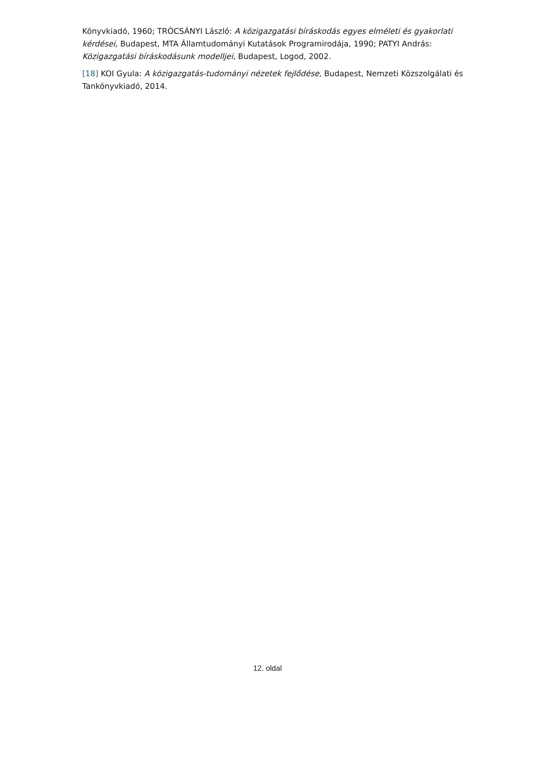Könyvkiadó, 1960; TRÓCSÁNYI László: A közigazgatási bíráskodás egyes elméleti és gyakorlati kérdései, Budapest, MTA Államtudományi Kutatások Programirodája, 1990; PATYI András: Közigazgatási bíráskodásunk modelljei, Budapest, Logod, 2002.
[18] KOI Gyula: A közigazgatás-tudományi nézetek fejlődése, Budapest, Nemzeti Közszolgálati és Tankönyvkiadó, 2014.
12. oldal